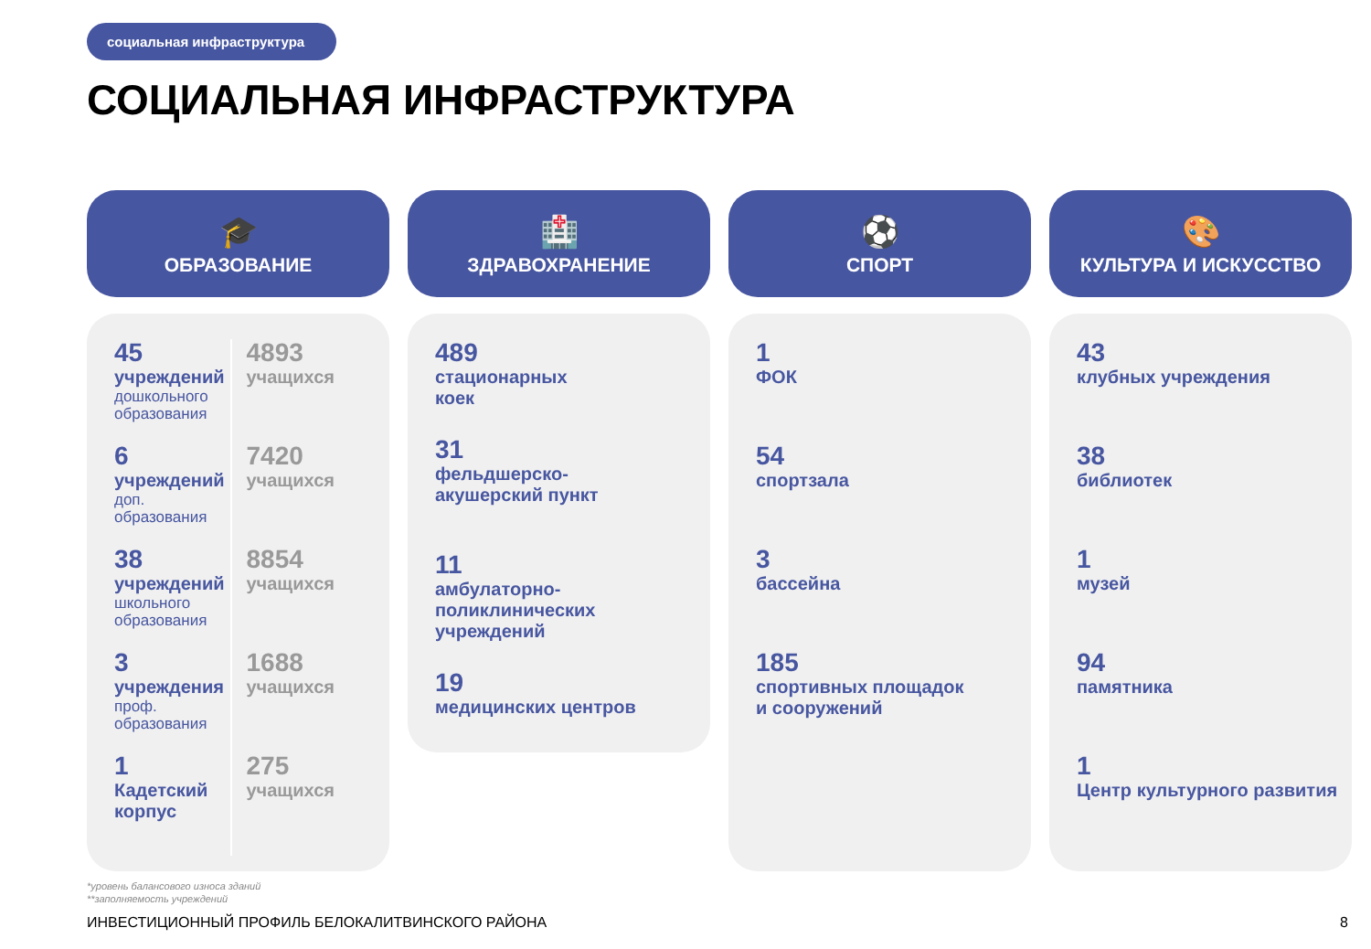социальная инфраструктура
СОЦИАЛЬНАЯ ИНФРАСТРУКТУРА
🎓
ОБРАЗОВАНИЕ
45
учреждений
дошкольного образования
6
учреждений
доп. образования
38
учреждений
школьного образования
3
учреждения
проф. образования
1
Кадетский корпус
4893
учащихся
7420
учащихся
8854
учащихся
1688
учащихся
275
учащихся
🏥
ЗДРАВОХРАНЕНИЕ
489
стационарных
коек
31
фельдшерско-
акушерский пункт
11
амбулаторно-
поликлинических
учреждений
19
медицинских центров
⚽
СПОРТ
1
ФОК
54
спортзала
3
бассейна
185
спортивных площадок
и сооружений
🎨
КУЛЬТУРА И ИСКУССТВО
43
клубных учреждения
38
библиотек
1
музей
94
памятника
1
Центр культурного развития
*уровень балансового износа зданий
**заполняемость учреждений
ИНВЕСТИЦИОННЫЙ ПРОФИЛЬ БЕЛОКАЛИТВИНСКОГО РАЙОНА 8